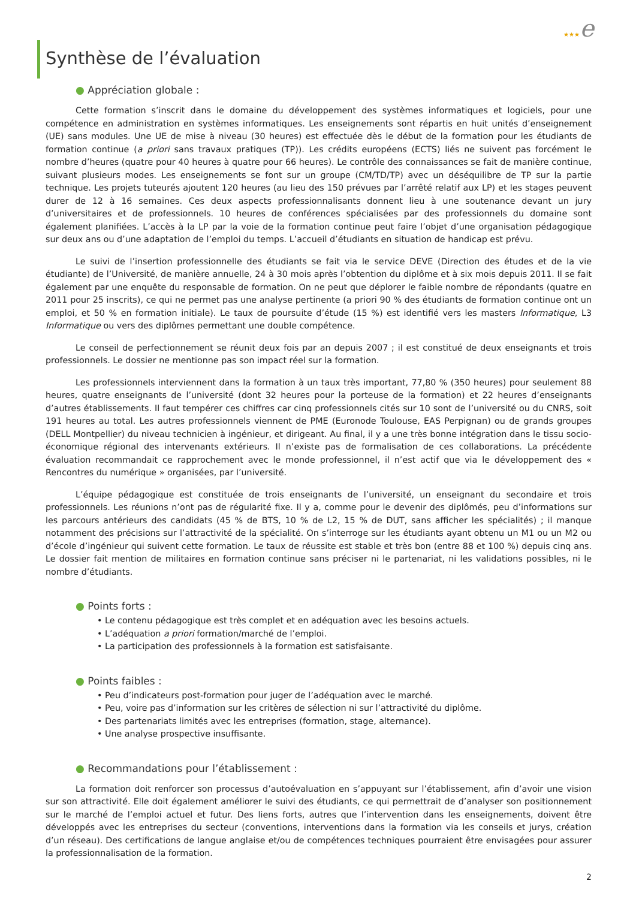★★★e
Synthèse de l’évaluation
● Appréciation globale :
Cette formation s’inscrit dans le domaine du développement des systèmes informatiques et logiciels, pour une compétence en administration en systèmes informatiques. Les enseignements sont répartis en huit unités d’enseignement (UE) sans modules. Une UE de mise à niveau (30 heures) est effectuée dès le début de la formation pour les étudiants de formation continue (a priori sans travaux pratiques (TP)). Les crédits européens (ECTS) liés ne suivent pas forcément le nombre d’heures (quatre pour 40 heures à quatre pour 66 heures). Le contrôle des connaissances se fait de manière continue, suivant plusieurs modes. Les enseignements se font sur un groupe (CM/TD/TP) avec un déséquilibre de TP sur la partie technique. Les projets tuteurés ajoutent 120 heures (au lieu des 150 prévues par l’arrêté relatif aux LP) et les stages peuvent durer de 12 à 16 semaines. Ces deux aspects professionnalisants donnent lieu à une soutenance devant un jury d’universitaires et de professionnels. 10 heures de conférences spécialisées par des professionnels du domaine sont également planifiées. L’accès à la LP par la voie de la formation continue peut faire l’objet d’une organisation pédagogique sur deux ans ou d’une adaptation de l’emploi du temps. L’accueil d’étudiants en situation de handicap est prévu.
Le suivi de l’insertion professionnelle des étudiants se fait via le service DEVE (Direction des études et de la vie étudiante) de l’Université, de manière annuelle, 24 à 30 mois après l’obtention du diplôme et à six mois depuis 2011. Il se fait également par une enquête du responsable de formation. On ne peut que déplorer le faible nombre de répondants (quatre en 2011 pour 25 inscrits), ce qui ne permet pas une analyse pertinente (a priori 90 % des étudiants de formation continue ont un emploi, et 50 % en formation initiale). Le taux de poursuite d’étude (15 %) est identifié vers les masters Informatique, L3 Informatique ou vers des diplômes permettant une double compétence.
Le conseil de perfectionnement se réunit deux fois par an depuis 2007 ; il est constitué de deux enseignants et trois professionnels. Le dossier ne mentionne pas son impact réel sur la formation.
Les professionnels interviennent dans la formation à un taux très important, 77,80 % (350 heures) pour seulement 88 heures, quatre enseignants de l’université (dont 32 heures pour la porteuse de la formation) et 22 heures d’enseignants d’autres établissements. Il faut tempérer ces chiffres car cinq professionnels cités sur 10 sont de l’université ou du CNRS, soit 191 heures au total. Les autres professionnels viennent de PME (Euronode Toulouse, EAS Perpignan) ou de grands groupes (DELL Montpellier) du niveau technicien à ingénieur, et dirigeant. Au final, il y a une très bonne intégration dans le tissu socio-économique régional des intervenants extérieurs. Il n’existe pas de formalisation de ces collaborations. La précédente évaluation recommandait ce rapprochement avec le monde professionnel, il n’est actif que via le développement des « Rencontres du numérique » organisées, par l’université.
L’équipe pédagogique est constituée de trois enseignants de l’université, un enseignant du secondaire et trois professionnels. Les réunions n’ont pas de régularité fixe. Il y a, comme pour le devenir des diplômés, peu d’informations sur les parcours antérieurs des candidats (45 % de BTS, 10 % de L2, 15 % de DUT, sans afficher les spécialités) ; il manque notamment des précisions sur l’attractivité de la spécialité. On s’interroge sur les étudiants ayant obtenu un M1 ou un M2 ou d’école d’ingénieur qui suivent cette formation. Le taux de réussite est stable et très bon (entre 88 et 100 %) depuis cinq ans. Le dossier fait mention de militaires en formation continue sans préciser ni le partenariat, ni les validations possibles, ni le nombre d’étudiants.
● Points forts :
• Le contenu pédagogique est très complet et en adéquation avec les besoins actuels.
• L’adéquation a priori formation/marché de l’emploi.
• La participation des professionnels à la formation est satisfaisante.
● Points faibles :
• Peu d’indicateurs post-formation pour juger de l’adéquation avec le marché.
• Peu, voire pas d’information sur les critères de sélection ni sur l’attractivité du diplôme.
• Des partenariats limités avec les entreprises (formation, stage, alternance).
• Une analyse prospective insuffisante.
● Recommandations pour l’établissement :
La formation doit renforcer son processus d’autoévaluation en s’appuyant sur l’établissement, afin d’avoir une vision sur son attractivité. Elle doit également améliorer le suivi des étudiants, ce qui permettrait de d’analyser son positionnement sur le marché de l’emploi actuel et futur. Des liens forts, autres que l’intervention dans les enseignements, doivent être développés avec les entreprises du secteur (conventions, interventions dans la formation via les conseils et jurys, création d’un réseau). Des certifications de langue anglaise et/ou de compétences techniques pourraient être envisagées pour assurer la professionnalisation de la formation.
2